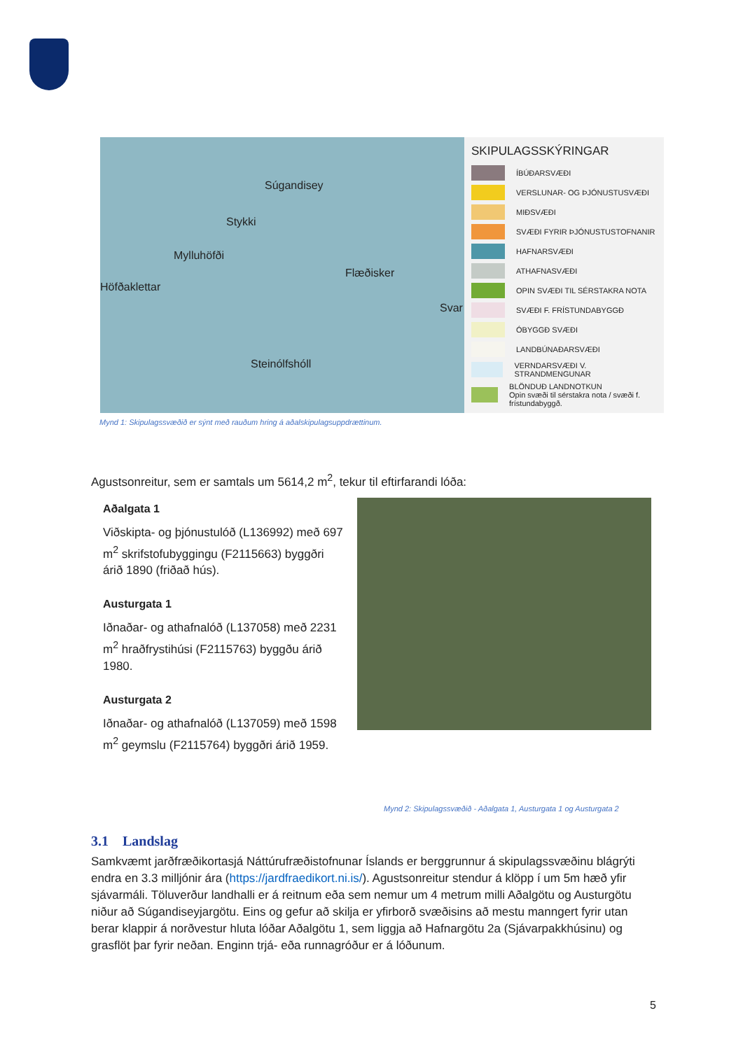Súgandisey
Stykki
Mylluhöfði
Flæðisker
Höfðaklettar
Svar
Steinólfshóll
SKIPULAGSSKÝRINGAR
ÍBÚÐARSVÆÐI
VERSLUNAR- OG ÞJÓNUSTUSVÆÐI
MIÐSVÆÐI
SVÆÐI FYRIR ÞJÓNUSTUSTOFNANIR
HAFNARSVÆÐI
ATHAFNASVÆÐI
OPIN SVÆÐI TIL SÉRSTAKRA NOTA
SVÆÐI F. FRÍSTUNDABYGGÐ
ÓBYGGÐ SVÆÐI
LANDBÚNAÐARSVÆÐI
VERNDARSVÆÐI V. STRANDMENGUNAR
BLÖNDUÐ LANDNOTKUN
Opin svæði til sérstakra nota / svæði f. frístundabyggð.
Mynd 1: Skipulagssvæðið er sýnt með rauðum hring á aðalskipulagsuppdrættinum.
Agustsonreitur, sem er samtals um 5614,2 m<sup>2</sup>, tekur til eftirfarandi lóða:
Aðalgata 1
Viðskipta- og þjónustulóð (L136992) með 697 m<sup>2</sup> skrifstofubyggingu (F2115663) byggðri árið 1890 (friðað hús).
Austurgata 1
Iðnaðar- og athafnalóð (L137058) með 2231 m<sup>2</sup> hraðfrystihúsi (F2115763) byggðu árið 1980.
Austurgata 2
Iðnaðar- og athafnalóð (L137059) með 1598 m<sup>2</sup> geymslu (F2115764) byggðri árið 1959.
Mynd 2: Skipulagssvæðið - Aðalgata 1, Austurgata 1 og Austurgata 2
3.1 Landslag
Samkvæmt jarðfræðikortasjá Náttúrufræðistofnunar Íslands er berggrunnur á skipulagssvæðinu blágrýti endra en 3.3 milljónir ára (https://jardfraedikort.ni.is/). Agustsonreitur stendur á klöpp í um 5m hæð yfir sjávarmáli. Töluverður landhalli er á reitnum eða sem nemur um 4 metrum milli Aðalgötu og Austurgötu niður að Súgandiseyjargötu. Eins og gefur að skilja er yfirborð svæðisins að mestu manngert fyrir utan berar klappir á norðvestur hluta lóðar Aðalgötu 1, sem liggja að Hafnargötu 2a (Sjávarpakkhúsinu) og grasflöt þar fyrir neðan. Enginn trjá- eða runnagróður er á lóðunum.
5